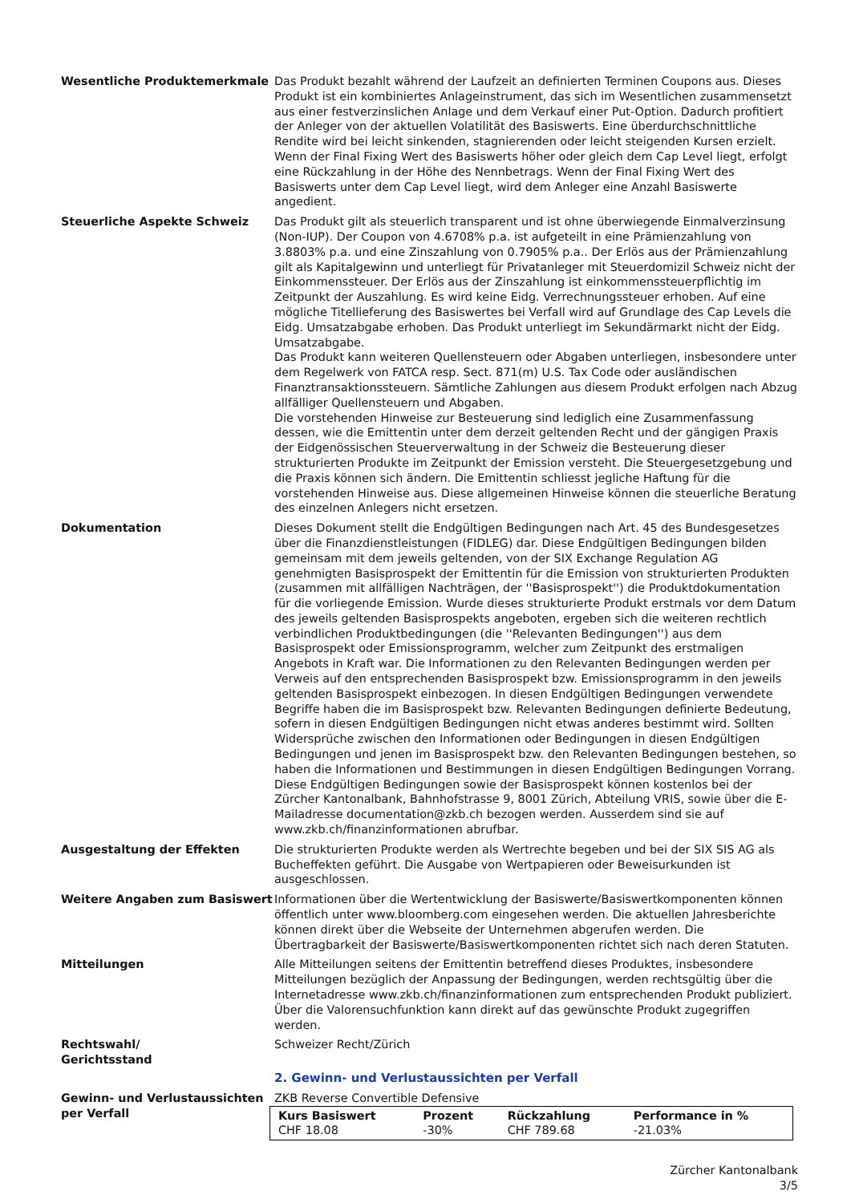Wesentliche Produktemerkmale Das Produkt bezahlt während der Laufzeit an definierten Terminen Coupons aus. Dieses Produkt ist ein kombiniertes Anlageinstrument, das sich im Wesentlichen zusammensetzt aus einer festverzinslichen Anlage und dem Verkauf einer Put-Option. Dadurch profitiert der Anleger von der aktuellen Volatilität des Basiswerts. Eine überdurchschnittliche Rendite wird bei leicht sinkenden, stagnierenden oder leicht steigenden Kursen erzielt. Wenn der Final Fixing Wert des Basiswerts höher oder gleich dem Cap Level liegt, erfolgt eine Rückzahlung in der Höhe des Nennbetrags. Wenn der Final Fixing Wert des Basiswerts unter dem Cap Level liegt, wird dem Anleger eine Anzahl Basiswerte angedient.
Steuerliche Aspekte Schweiz Das Produkt gilt als steuerlich transparent und ist ohne überwiegende Einmalverzinsung (Non-IUP). Der Coupon von 4.6708% p.a. ist aufgeteilt in eine Prämienzahlung von 3.8803% p.a. und eine Zinszahlung von 0.7905% p.a.. Der Erlös aus der Prämienzahlung gilt als Kapitalgewinn und unterliegt für Privatanleger mit Steuerdomizil Schweiz nicht der Einkommenssteuer. Der Erlös aus der Zinszahlung ist einkommenssteuerpflichtig im Zeitpunkt der Auszahlung. Es wird keine Eidg. Verrechnungssteuer erhoben. Auf eine mögliche Titellieferung des Basiswertes bei Verfall wird auf Grundlage des Cap Levels die Eidg. Umsatzabgabe erhoben. Das Produkt unterliegt im Sekundärmarkt nicht der Eidg. Umsatzabgabe.
Das Produkt kann weiteren Quellensteuern oder Abgaben unterliegen, insbesondere unter dem Regelwerk von FATCA resp. Sect. 871(m) U.S. Tax Code oder ausländischen Finanztransaktionssteuern. Sämtliche Zahlungen aus diesem Produkt erfolgen nach Abzug allfälliger Quellensteuern und Abgaben.
Die vorstehenden Hinweise zur Besteuerung sind lediglich eine Zusammenfassung dessen, wie die Emittentin unter dem derzeit geltenden Recht und der gängigen Praxis der Eidgenössischen Steuerverwaltung in der Schweiz die Besteuerung dieser strukturierten Produkte im Zeitpunkt der Emission versteht. Die Steuergesetzgebung und die Praxis können sich ändern. Die Emittentin schliesst jegliche Haftung für die vorstehenden Hinweise aus. Diese allgemeinen Hinweise können die steuerliche Beratung des einzelnen Anlegers nicht ersetzen.
Dokumentation Dieses Dokument stellt die Endgültigen Bedingungen nach Art. 45 des Bundesgesetzes über die Finanzdienstleistungen (FIDLEG) dar. Diese Endgültigen Bedingungen bilden gemeinsam mit dem jeweils geltenden, von der SIX Exchange Regulation AG genehmigten Basisprospekt der Emittentin für die Emission von strukturierten Produkten (zusammen mit allfälligen Nachträgen, der ''Basisprospekt'') die Produktdokumentation für die vorliegende Emission. Wurde dieses strukturierte Produkt erstmals vor dem Datum des jeweils geltenden Basisprospekts angeboten, ergeben sich die weiteren rechtlich verbindlichen Produktbedingungen (die ''Relevanten Bedingungen'') aus dem Basisprospekt oder Emissionsprogramm, welcher zum Zeitpunkt des erstmaligen Angebots in Kraft war. Die Informationen zu den Relevanten Bedingungen werden per Verweis auf den entsprechenden Basisprospekt bzw. Emissionsprogramm in den jeweils geltenden Basisprospekt einbezogen. In diesen Endgültigen Bedingungen verwendete Begriffe haben die im Basisprospekt bzw. Relevanten Bedingungen definierte Bedeutung, sofern in diesen Endgültigen Bedingungen nicht etwas anderes bestimmt wird. Sollten Widersprüche zwischen den Informationen oder Bedingungen in diesen Endgültigen Bedingungen und jenen im Basisprospekt bzw. den Relevanten Bedingungen bestehen, so haben die Informationen und Bestimmungen in diesen Endgültigen Bedingungen Vorrang.
Diese Endgültigen Bedingungen sowie der Basisprospekt können kostenlos bei der Zürcher Kantonalbank, Bahnhofstrasse 9, 8001 Zürich, Abteilung VRIS, sowie über die E-Mailadresse documentation@zkb.ch bezogen werden. Ausserdem sind sie auf www.zkb.ch/finanzinformationen abrufbar.
Ausgestaltung der Effekten Die strukturierten Produkte werden als Wertrechte begeben und bei der SIX SIS AG als Bucheffekten geführt. Die Ausgabe von Wertpapieren oder Beweisurkunden ist ausgeschlossen.
Weitere Angaben zum Basiswert Informationen über die Wertentwicklung der Basiswerte/Basiswertkomponenten können öffentlich unter www.bloomberg.com eingesehen werden. Die aktuellen Jahresberichte können direkt über die Webseite der Unternehmen abgerufen werden. Die Übertragbarkeit der Basiswerte/Basiswertkomponenten richtet sich nach deren Statuten.
Mitteilungen Alle Mitteilungen seitens der Emittentin betreffend dieses Produktes, insbesondere Mitteilungen bezüglich der Anpassung der Bedingungen, werden rechtsgültig über die Internetadresse www.zkb.ch/finanzinformationen zum entsprechenden Produkt publiziert. Über die Valorensuchfunktion kann direkt auf das gewünschte Produkt zugegriffen werden.
Rechtswahl/
Gerichtsstand
Schweizer Recht/Zürich
2. Gewinn- und Verlustaussichten per Verfall
Gewinn- und Verlustaussichten per Verfall
ZKB Reverse Convertible Defensive
| Kurs Basiswert | Prozent | Rückzahlung | Performance in % |
| --- | --- | --- | --- |
| CHF 18.08 | -30% | CHF 789.68 | -21.03% |
Zürcher Kantonalbank
3/5